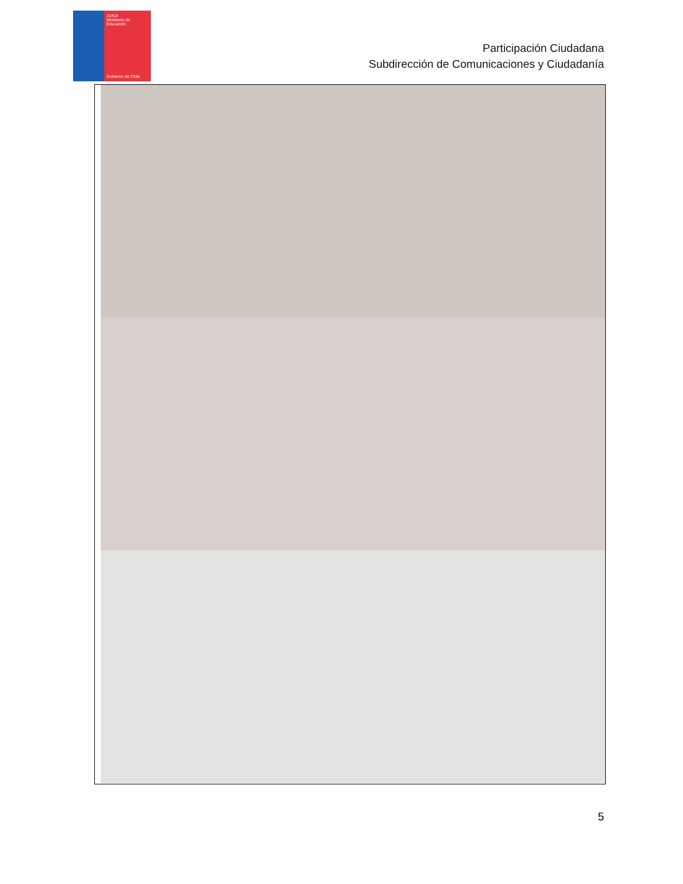JUNJI
Ministerio de Educación
Gobierno de Chile
Participación Ciudadana
Subdirección de Comunicaciones y Ciudadanía
5